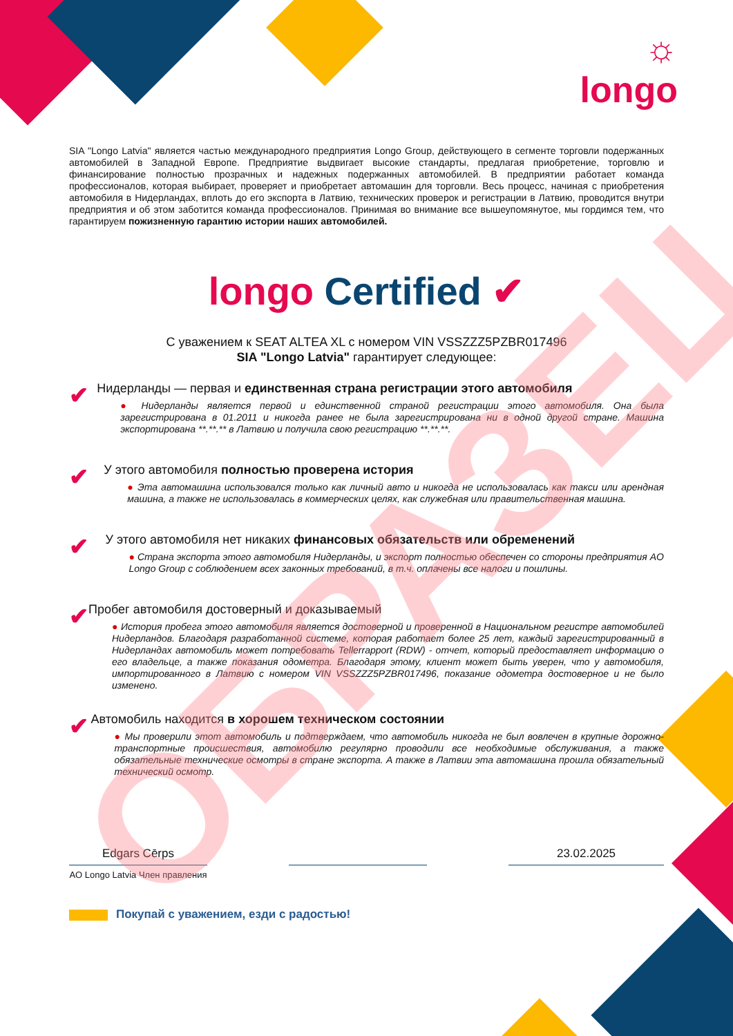☼
longo
SIA "Longo Latvia" является частью международного предприятия Longo Group, действующего в сегменте торговли подержанных автомобилей в Западной Европе. Предприятие выдвигает высокие стандарты, предлагая приобретение, торговлю и финансирование полностью прозрачных и надежных подержанных автомобилей. В предприятии работает команда профессионалов, которая выбирает, проверяет и приобретает автомашин для торговли. Весь процесс, начиная с приобретения автомобиля в Нидерландах, вплоть до его экспорта в Латвию, технических проверок и регистрации в Латвию, проводится внутри предприятия и об этом заботится команда профессионалов. Принимая во внимание все вышеупомянутое, мы гордимся тем, что гарантируем пожизненную гарантию истории наших автомобилей.
longo Certified ✔
С уважением к SEAT ALTEA XL с номером VIN VSSZZZ5PZBR017496
SIA "Longo Latvia" гарантирует следующее:
✔
Нидерланды — первая и единственная страна регистрации этого автомобиля
● Нидерланды является первой и единственной страной регистрации этого автомобиля. Она была зарегистрирована в 01.2011 и никогда ранее не была зарегистрирована ни в одной другой стране. Машина экспортирована **.**.** в Латвию и получила свою регистрацию **.**.**.
✔
У этого автомобиля полностью проверена история
● Эта автомашина использовался только как личный авто и никогда не использовалась как такси или арендная машина, а также не использовалась в коммерческих целях, как служебная или правительственная машина.
✔
У этого автомобиля нет никаких финансовых обязательств или обременений
● Страна экспорта этого автомобиля Нидерланды, и экспорт полностью обеспечен со стороны предприятия AO Longo Group с соблюдением всех законных требований, в т.ч. оплачены все налоги и пошлины.
✔
Пробег автомобиля достоверный и доказываемый
● История пробега этого автомобиля является достоверной и проверенной в Национальном регистре автомобилей Нидерландов. Благодаря разработанной системе, которая работает более 25 лет, каждый зарегистрированный в Нидерландах автомобиль может потребовать Tellerrapport (RDW) - отчет, который предоставляет информацию о его владельце, а также показания одометра. Благодаря этому, клиент может быть уверен, что у автомобиля, импортированного в Латвию с номером VIN VSSZZZ5PZBR017496, показание одометра достоверное и не было изменено.
✔
Автомобиль находится в хорошем техническом состоянии
● Мы проверили этот автомобиль и подтверждаем, что автомобиль никогда не был вовлечен в крупные дорожно-транспортные происшествия, автомобилю регулярно проводили все необходимые обслуживания, а также обязательные технические осмотры в стране экспорта. А также в Латвии эта автомашина прошла обязательный технический осмотр.
Edgars Cērps
AO Longo Latvia Член правления
23.02.2025
Покупай с уважением, езди с радостью!
ОБРАЗЕЦ